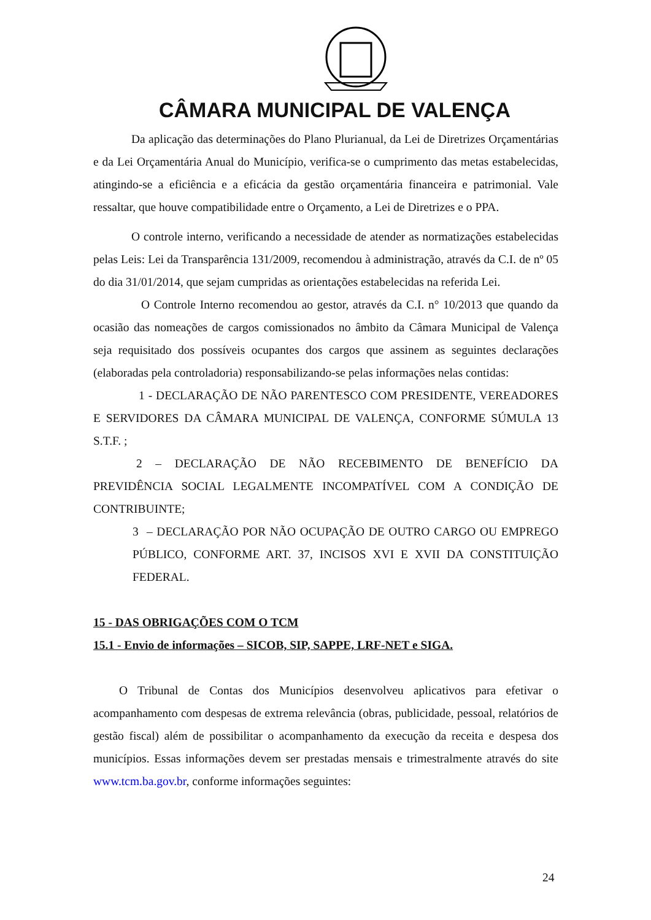CÂMARA MUNICIPAL DE VALENÇA
Da aplicação das determinações do Plano Plurianual, da Lei de Diretrizes Orçamentárias e da Lei Orçamentária Anual do Município, verifica-se o cumprimento das metas estabelecidas, atingindo-se a eficiência e a eficácia da gestão orçamentária financeira e patrimonial. Vale ressaltar, que houve compatibilidade entre o Orçamento, a Lei de Diretrizes e o PPA.
O controle interno, verificando a necessidade de atender as normatizações estabelecidas pelas Leis: Lei da Transparência 131/2009, recomendou à administração, através da C.I. de nº 05 do dia 31/01/2014, que sejam cumpridas as orientações estabelecidas na referida Lei.
O Controle Interno recomendou ao gestor, através da C.I. n° 10/2013 que quando da ocasião das nomeações de cargos comissionados no âmbito da Câmara Municipal de Valença seja requisitado dos possíveis ocupantes dos cargos que assinem as seguintes declarações (elaboradas pela controladoria) responsabilizando-se pelas informações nelas contidas:
1 - DECLARAÇÃO DE NÃO PARENTESCO COM PRESIDENTE, VEREADORES E SERVIDORES DA CÂMARA MUNICIPAL DE VALENÇA, CONFORME SÚMULA 13 S.T.F. ;
2 – DECLARAÇÃO DE NÃO RECEBIMENTO DE BENEFÍCIO DA PREVIDÊNCIA SOCIAL LEGALMENTE INCOMPATÍVEL COM A CONDIÇÃO DE CONTRIBUINTE;
3 – DECLARAÇÃO POR NÃO OCUPAÇÃO DE OUTRO CARGO OU EMPREGO PÚBLICO, CONFORME ART. 37, INCISOS XVI E XVII DA CONSTITUIÇÃO FEDERAL.
15 - DAS OBRIGAÇÕES COM O TCM
15.1 - Envio de informações – SICOB, SIP, SAPPE, LRF-NET e SIGA.
O Tribunal de Contas dos Municípios desenvolveu aplicativos para efetivar o acompanhamento com despesas de extrema relevância (obras, publicidade, pessoal, relatórios de gestão fiscal) além de possibilitar o acompanhamento da execução da receita e despesa dos municípios. Essas informações devem ser prestadas mensais e trimestralmente através do site www.tcm.ba.gov.br, conforme informações seguintes:
24